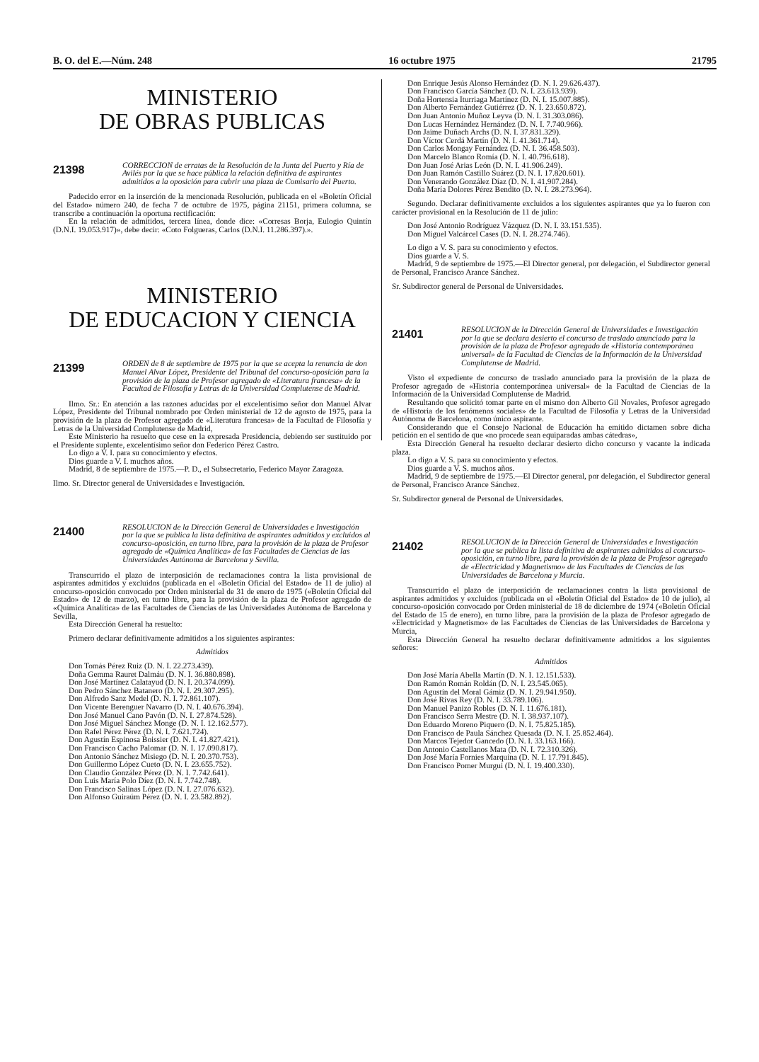B. O. del E.—Núm. 248 16 octubre 1975 21795
MINISTERIO
DE OBRAS PUBLICAS
21398
CORRECCION de erratas de la Resolución de la Junta del Puerto y Ría de Avilés por la que se hace pública la relación definitiva de aspirantes admitidos a la oposición para cubrir una plaza de Comisario del Puerto.
Padecido error en la inserción de la mencionada Resolución, publicada en el «Boletín Oficial del Estado» número 240, de fecha 7 de octubre de 1975, página 21151, primera columna, se transcribe a continuación la oportuna rectificación:
En la relación de admitidos, tercera línea, donde dice: «Corresas Borja, Eulogio Quintín (D.N.I. 19.053.917)», debe decir: «Coto Folgueras, Carlos (D.N.I. 11.286.397).».
MINISTERIO
DE EDUCACION Y CIENCIA
21399
ORDEN de 8 de septiembre de 1975 por la que se acepta la renuncia de don Manuel Alvar López, Presidente del Tribunal del concurso-oposición para la provisión de la plaza de Profesor agregado de «Literatura francesa» de la Facultad de Filosofía y Letras de la Universidad Complutense de Madrid.
Ilmo. Sr.: En atención a las razones aducidas por el excelentísimo señor don Manuel Alvar López, Presidente del Tribunal nombrado por Orden ministerial de 12 de agosto de 1975, para la provisión de la plaza de Profesor agregado de «Literatura francesa» de la Facultad de Filosofía y Letras de la Universidad Complutense de Madrid,
Este Ministerio ha resuelto que cese en la expresada Presidencia, debiendo ser sustituido por el Presidente suplente, excelentísimo señor don Federico Pérez Castro.
Lo digo a V. I. para su conocimiento y efectos.
Dios guarde a V. I. muchos años.
Madrid, 8 de septiembre de 1975.—P. D., el Subsecretario, Federico Mayor Zaragoza.
Ilmo. Sr. Director general de Universidades e Investigación.
21400
RESOLUCION de la Dirección General de Universidades e Investigación por la que se publica la lista definitiva de aspirantes admitidos y excluidos al concurso-oposición, en turno libre, para la provisión de la plaza de Profesor agregado de «Química Analítica» de las Facultades de Ciencias de las Universidades Autónoma de Barcelona y Sevilla.
Transcurrido el plazo de interposición de reclamaciones contra la lista provisional de aspirantes admitidos y excluidos (publicada en el «Boletín Oficial del Estado» de 11 de julio) al concurso-oposición convocado por Orden ministerial de 31 de enero de 1975 («Boletín Oficial del Estado» de 12 de marzo), en turno libre, para la provisión de la plaza de Profesor agregado de «Química Analítica» de las Facultades de Ciencias de las Universidades Autónoma de Barcelona y Sevilla,
Esta Dirección General ha resuelto:
Primero declarar definitivamente admitidos a los siguientes aspirantes:
Admitidos
Don Tomás Pérez Ruiz (D. N. I. 22.273.439).
Doña Gemma Rauret Dalmáu (D. N. I. 36.880.898).
Don José Martínez Calatayud (D. N. I. 20.374.099).
Don Pedro Sánchez Batanero (D. N. I. 29.307.295).
Don Alfredo Sanz Medel (D. N. I. 72.861.107).
Don Vicente Berenguer Navarro (D. N. I. 40.676.394).
Don José Manuel Cano Pavón (D. N. I. 27.874.528).
Don José Miguel Sánchez Monge (D. N. I. 12.162.577).
Don Rafel Pérez Pérez (D. N. I. 7.621.724).
Don Agustín Espinosa Boissier (D. N. I. 41.827.421).
Don Francisco Cacho Palomar (D. N. I. 17.090.817).
Don Antonio Sánchez Misiego (D. N. I. 20.370.753).
Don Guillermo López Cueto (D. N. I. 23.655.752).
Don Claudio González Pérez (D. N. I. 7.742.641).
Don Luis María Polo Díez (D. N. I. 7.742.748).
Don Francisco Salinas López (D. N. I. 27.076.632).
Don Alfonso Guiraúm Pérez (D. N. I. 23.582.892).
Don Enrique Jesús Alonso Hernández (D. N. I. 29.626.437).
Don Francisco García Sánchez (D. N. I. 23.613.939).
Doña Hortensia Iturriaga Martínez (D. N. I. 15.007.885).
Don Alberto Fernández Gutiérrez (D. N. I. 23.650.872).
Don Juan Antonio Muñoz Leyva (D. N. I. 31.303.086).
Don Lucas Hernández Hernández (D. N. I. 7.740.966).
Don Jaime Duñach Archs (D. N. I. 37.831.329).
Don Víctor Cerdá Martín (D. N. I. 41.361.714).
Don Carlos Mongay Fernández (D. N. I. 36.458.503).
Don Marcelo Blanco Romía (D. N. I. 40.796.618).
Don Juan José Arias León (D. N. I. 41.906.249).
Don Juan Ramón Castillo Suárez (D. N. I. 17.820.601).
Don Venerando González Díaz (D. N. I. 41.907.284).
Doña María Dolores Pérez Bendito (D. N. I. 28.273.964).
Segundo. Declarar definitivamente excluidos a los siguientes aspirantes que ya lo fueron con carácter provisional en la Resolución de 11 de julio:
Don José Antonio Rodríguez Vázquez (D. N. I. 33.151.535).
Don Miguel Valcárcel Cases (D. N. I. 28.274.746).
Lo digo a V. S. para su conocimiento y efectos.
Dios guarde a V. S.
Madrid, 9 de septiembre de 1975.—El Director general, por delegación, el Subdirector general de Personal, Francisco Arance Sánchez.
Sr. Subdirector general de Personal de Universidades.
21401
RESOLUCION de la Dirección General de Universidades e Investigación por la que se declara desierto el concurso de traslado anunciado para la provisión de la plaza de Profesor agregado de «Historia contemporánea universal» de la Facultad de Ciencias de la Información de la Universidad Complutense de Madrid.
Visto el expediente de concurso de traslado anunciado para la provisión de la plaza de Profesor agregado de «Historia contemporánea universal» de la Facultad de Ciencias de la Información de la Universidad Complutense de Madrid.
Resultando que solicitó tomar parte en el mismo don Alberto Gil Novales, Profesor agregado de «Historia de los fenómenos sociales» de la Facultad de Filosofía y Letras de la Universidad Autónoma de Barcelona, como único aspirante.
Considerando que el Consejo Nacional de Educación ha emitido dictamen sobre dicha petición en el sentido de que «no procede sean equiparadas ambas cátedras»,
Esta Dirección General ha resuelto declarar desierto dicho concurso y vacante la indicada plaza.
Lo digo a V. S. para su conocimiento y efectos.
Dios guarde a V. S. muchos años.
Madrid, 9 de septiembre de 1975.—El Director general, por delegación, el Subdirector general de Personal, Francisco Arance Sánchez.
Sr. Subdirector general de Personal de Universidades.
21402
RESOLUCION de la Dirección General de Universidades e Investigación por la que se publica la lista definitiva de aspirantes admitidos al concurso-oposición, en turno libre, para la provisión de la plaza de Profesor agregado de «Electricidad y Magnetismo» de las Facultades de Ciencias de las Universidades de Barcelona y Murcia.
Transcurrido el plazo de interposición de reclamaciones contra la lista provisional de aspirantes admitidos y excluidos (publicada en el «Boletín Oficial del Estado» de 10 de julio), al concurso-oposición convocado por Orden ministerial de 18 de diciembre de 1974 («Boletín Oficial del Estado de 15 de enero), en turno libre, para la provisión de la plaza de Profesor agregado de «Electricidad y Magnetismo» de las Facultades de Ciencias de las Universidades de Barcelona y Murcia,
Esta Dirección General ha resuelto declarar definitivamente admitidos a los siguientes señores:
Admitidos
Don José María Abella Martín (D. N. I. 12.151.533).
Don Ramón Román Roldán (D. N. I. 23.545.065).
Don Agustín del Moral Gámiz (D. N. I. 29.941.950).
Don José Rivas Rey (D. N. I. 33.789.106).
Don Manuel Panizo Robles (D. N. I. 11.676.181).
Don Francisco Serra Mestre (D. N. I. 38.937.107).
Don Eduardo Moreno Piquero (D. N. I. 75.825.185).
Don Francisco de Paula Sánchez Quesada (D. N. I. 25.852.464).
Don Marcos Tejedor Gancedo (D. N. I. 33.163.166).
Don Antonio Castellanos Mata (D. N. I. 72.310.326).
Don José María Fornies Marquina (D. N. I. 17.791.845).
Don Francisco Pomer Murgui (D. N. I. 19.400.330).